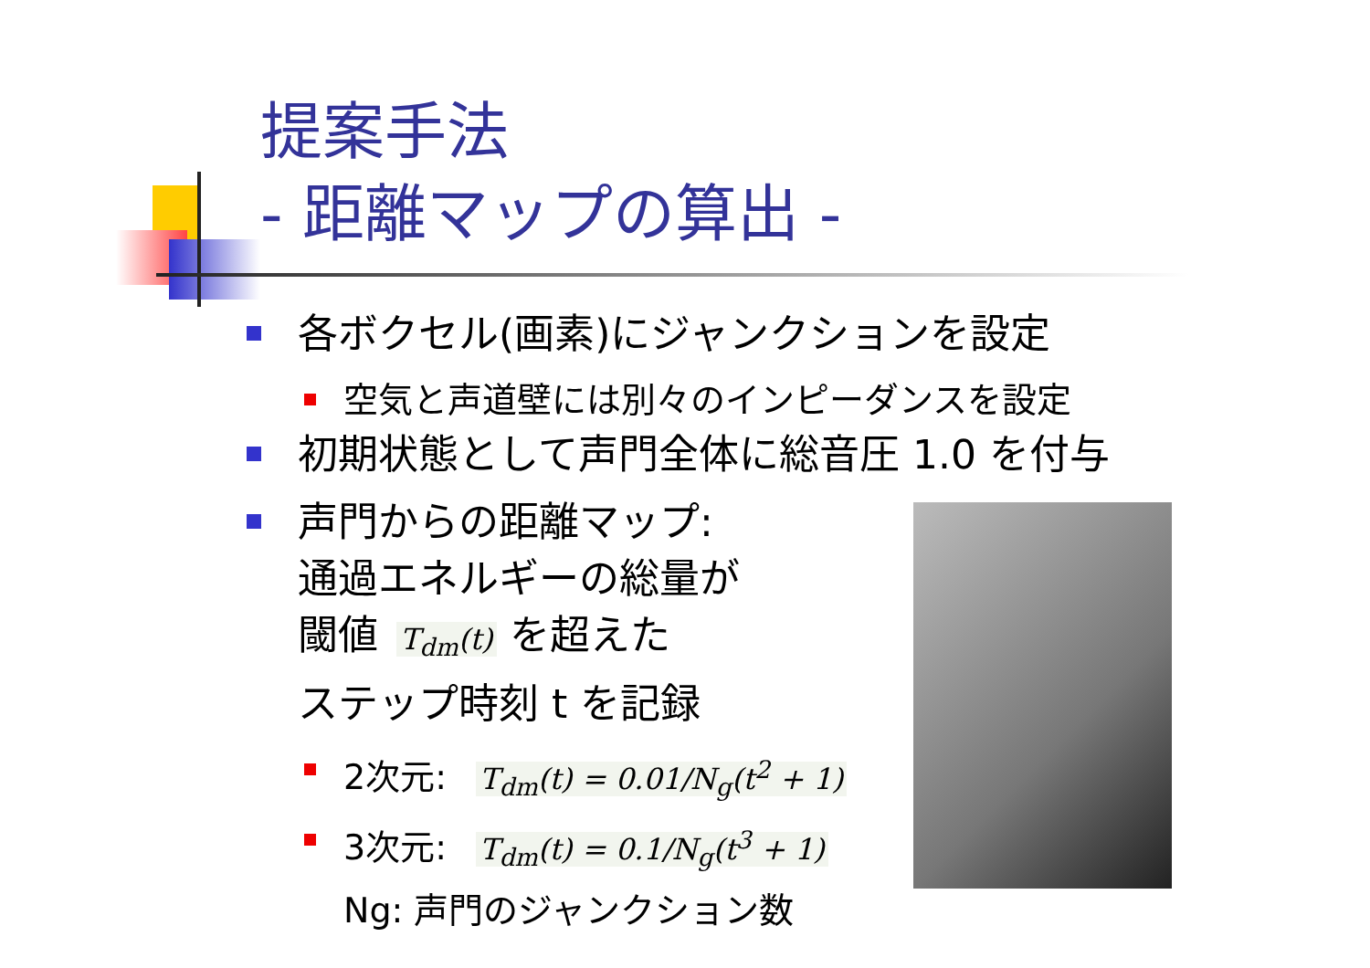提案手法
- 距離マップの算出 -
各ボクセル(画素)にジャンクションを設定
空気と声道壁には別々のインピーダンスを設定
初期状態として声門全体に総音圧 1.0 を付与
声門からの距離マップ:
通過エネルギーの総量が
閾値 T<sub>dm</sub>(t) を超えた
ステップ時刻 t を記録
2次元: T<sub>dm</sub>(t) = 0.01/N<sub>g</sub>(t<sup>2</sup> + 1)
3次元: T<sub>dm</sub>(t) = 0.1/N<sub>g</sub>(t<sup>3</sup> + 1)
Ng: 声門のジャンクション数